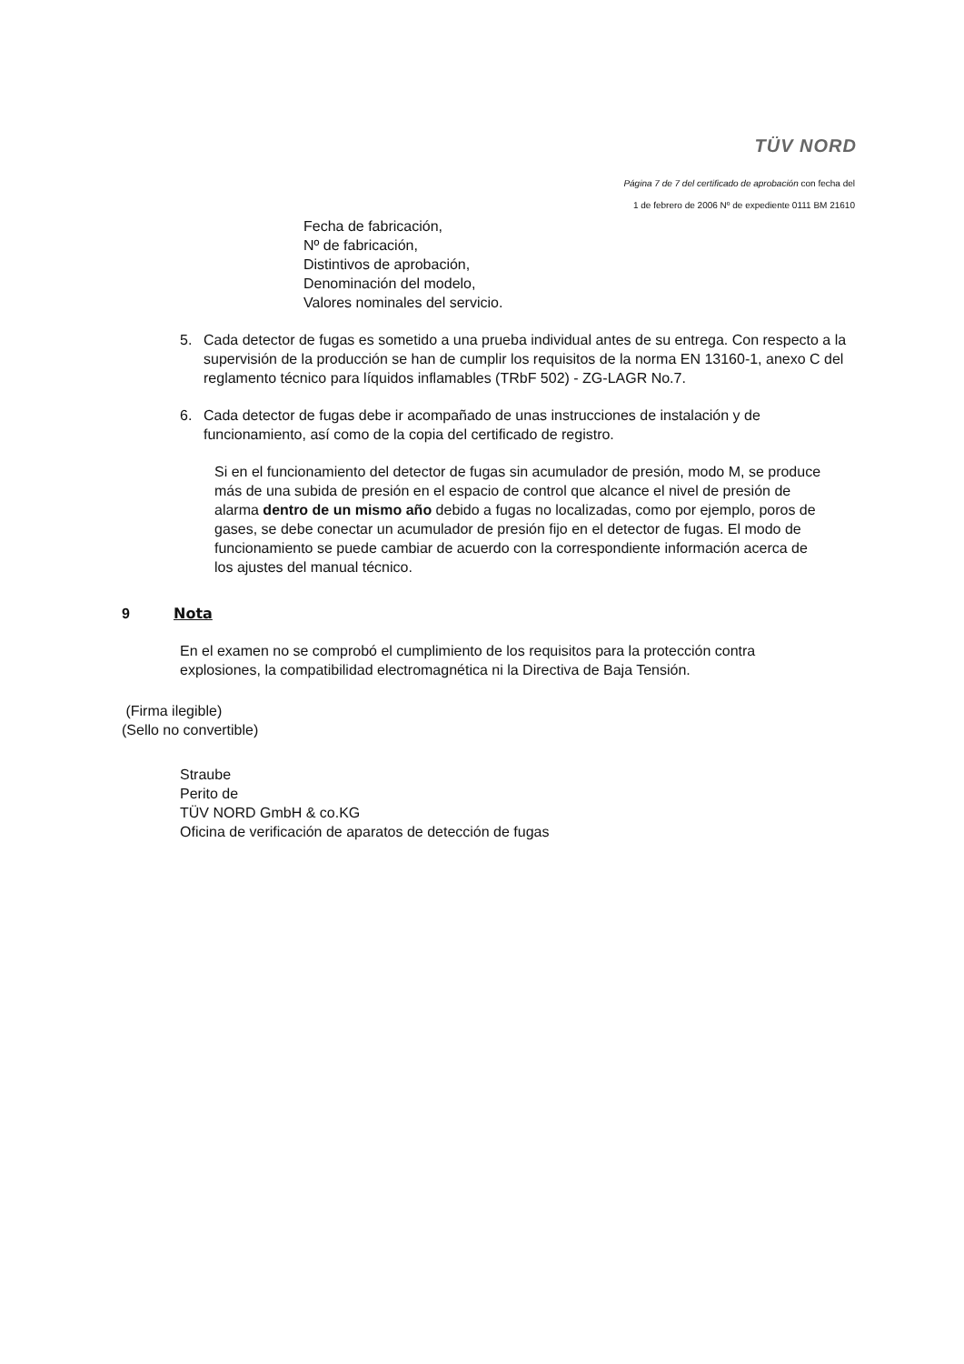TÜV NORD
Página 7 de 7 del certificado de aprobación con fecha del
1 de febrero de 2006 Nº de expediente 0111 BM 21610
Fecha de fabricación,
Nº de fabricación,
Distintivos de aprobación,
Denominación del modelo,
Valores nominales del servicio.
5. Cada detector de fugas es sometido a una prueba individual antes de su entrega. Con respecto a la supervisión de la producción se han de cumplir los requisitos de la norma EN 13160-1, anexo C del reglamento técnico para líquidos inflamables (TRbF 502) - ZG-LAGR No.7.
6. Cada detector de fugas debe ir acompañado de unas instrucciones de instalación y de funcionamiento, así como de la copia del certificado de registro.
Si en el funcionamiento del detector de fugas sin acumulador de presión, modo M, se produce más de una subida de presión en el espacio de control que alcance el nivel de presión de alarma dentro de un mismo año debido a fugas no localizadas, como por ejemplo, poros de gases, se debe conectar un acumulador de presión fijo en el detector de fugas. El modo de funcionamiento se puede cambiar de acuerdo con la correspondiente información acerca de los ajustes del manual técnico.
9 Nota
En el examen no se comprobó el cumplimiento de los requisitos para la protección contra explosiones, la compatibilidad electromagnética ni la Directiva de Baja Tensión.
(Firma ilegible)
(Sello no convertible)
Straube
Perito de
TÜV NORD GmbH & co.KG
Oficina de verificación de aparatos de detección de fugas